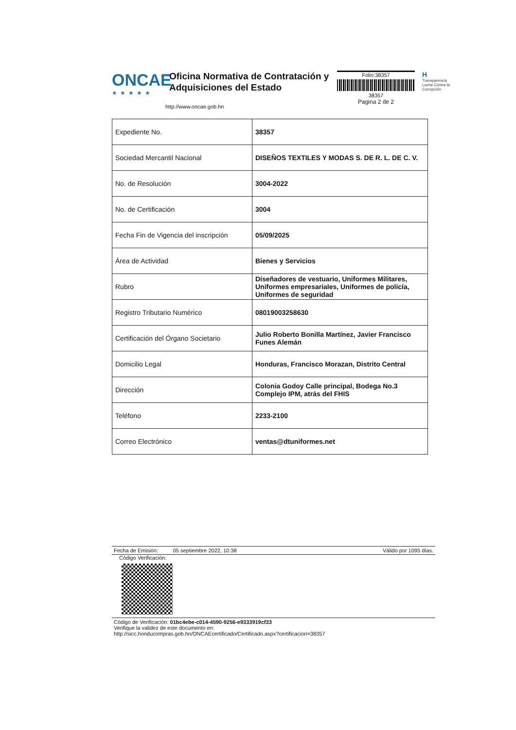ONCAE
★★★★★
Oficina Normativa de Contratación y Adquisiciones del Estado
http://www.oncae.gob.hn
Folio:38357
38357
Pagina 2 de 2
H
Transparencia
Lucha Contra la
Corrupción
| Expediente No. | 38357 |
| Sociedad Mercantil Nacional | DISEÑOS TEXTILES Y MODAS S. DE R. L. DE C. V. |
| No. de Resolución | 3004-2022 |
| No. de Certificación | 3004 |
| Fecha Fin de Vigencia del inscripción | 05/09/2025 |
| Área de Actividad | Bienes y Servicios |
| Rubro | Diseñadores de vestuario, Uniformes Militares, Uniformes empresariales, Uniformes de policía, Uniformes de seguridad |
| Registro Tributario Numérico | 08019003258630 |
| Certificación del Órgano Societario | Julio Roberto Bonilla Martínez, Javier Francisco Funes Alemán |
| Domicilio Legal | Honduras, Francisco Morazan, Distrito Central |
| Dirección | Colonia Godoy Calle principal, Bodega No.3 Complejo IPM, atrás del FHIS |
| Teléfono | 2233-2100 |
| Correo Electrónico | ventas@dtuniformes.net |
Fecha de Emisión: 05 septiembre 2022, 10:38 Válido por 1095 días.
Código Verificación:
Código de Verificación: 01bc4ebe-c014-4590-9256-e9333919cf33
Verifique la validez de este documento en:
http://sicc.honducompras.gob.hn/ONCAEcertificado/Certificado.aspx?certificacion=38357